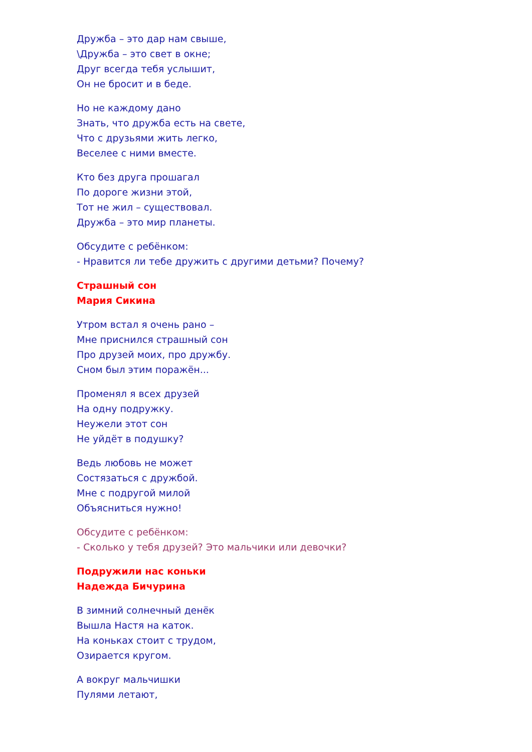Дружба – это дар нам свыше,
\Дружба – это свет в окне;
Друг всегда тебя услышит,
Он не бросит и в беде.
Но не каждому дано
Знать, что дружба есть на свете,
Что с друзьями жить легко,
Веселее с ними вместе.
Кто без друга прошагал
По дороге жизни этой,
Тот не жил – существовал.
Дружба – это мир планеты.
Обсудите с ребёнком:
- Нравится ли тебе дружить с другими детьми? Почему?
Страшный сон
Мария Сикина
Утром встал я очень рано –
Мне приснился страшный сон
Про друзей моих, про дружбу.
Сном был этим поражён...
Променял я всех друзей
На одну подружку.
Неужели этот сон
Не уйдёт в подушку?
Ведь любовь не может
Состязаться с дружбой.
Мне с подругой милой
Объясниться нужно!
Обсудите с ребёнком:
- Сколько у тебя друзей? Это мальчики или девочки?
Подружили нас коньки
Надежда Бичурина
В зимний солнечный денёк
Вышла Настя на каток.
На коньках стоит с трудом,
Озирается кругом.
А вокруг мальчишки
Пулями летают,